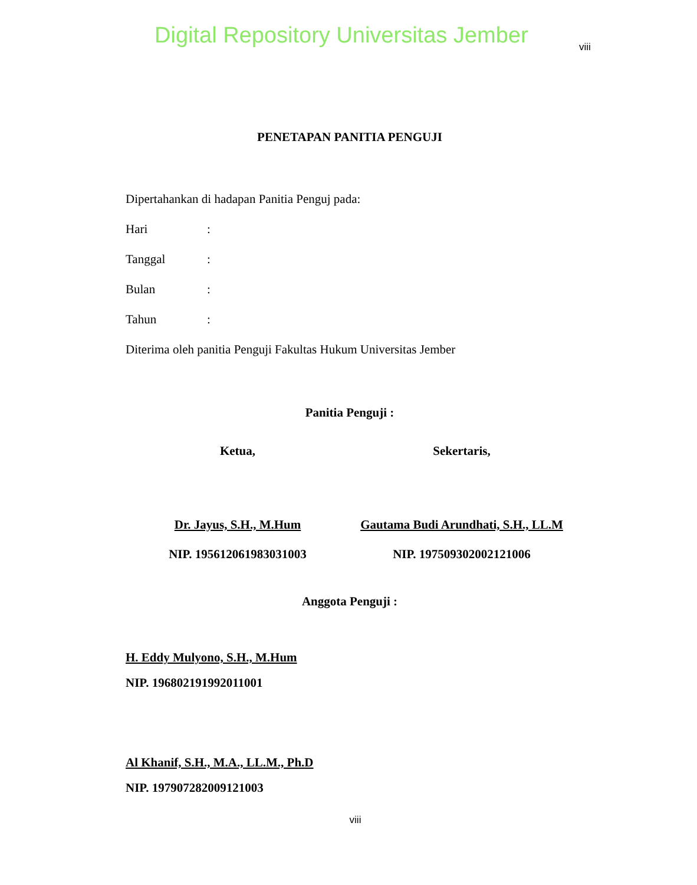Digital Repository Universitas Jember
viii
PENETAPAN PANITIA PENGUJI
Dipertahankan di hadapan Panitia Penguj pada:
Hari:
Tanggal:
Bulan:
Tahun:
Diterima oleh panitia Penguji Fakultas Hukum Universitas Jember
Panitia Penguji :
Ketua, Sekertaris,
Dr. Jayus, S.H., M.Hum
NIP. 195612061983031003
Gautama Budi Arundhati, S.H., LL.M
NIP. 197509302002121006
Anggota Penguji :
H. Eddy Mulyono, S.H., M.Hum
NIP. 196802191992011001
Al Khanif, S.H., M.A., LL.M., Ph.D
NIP. 197907282009121003
viii